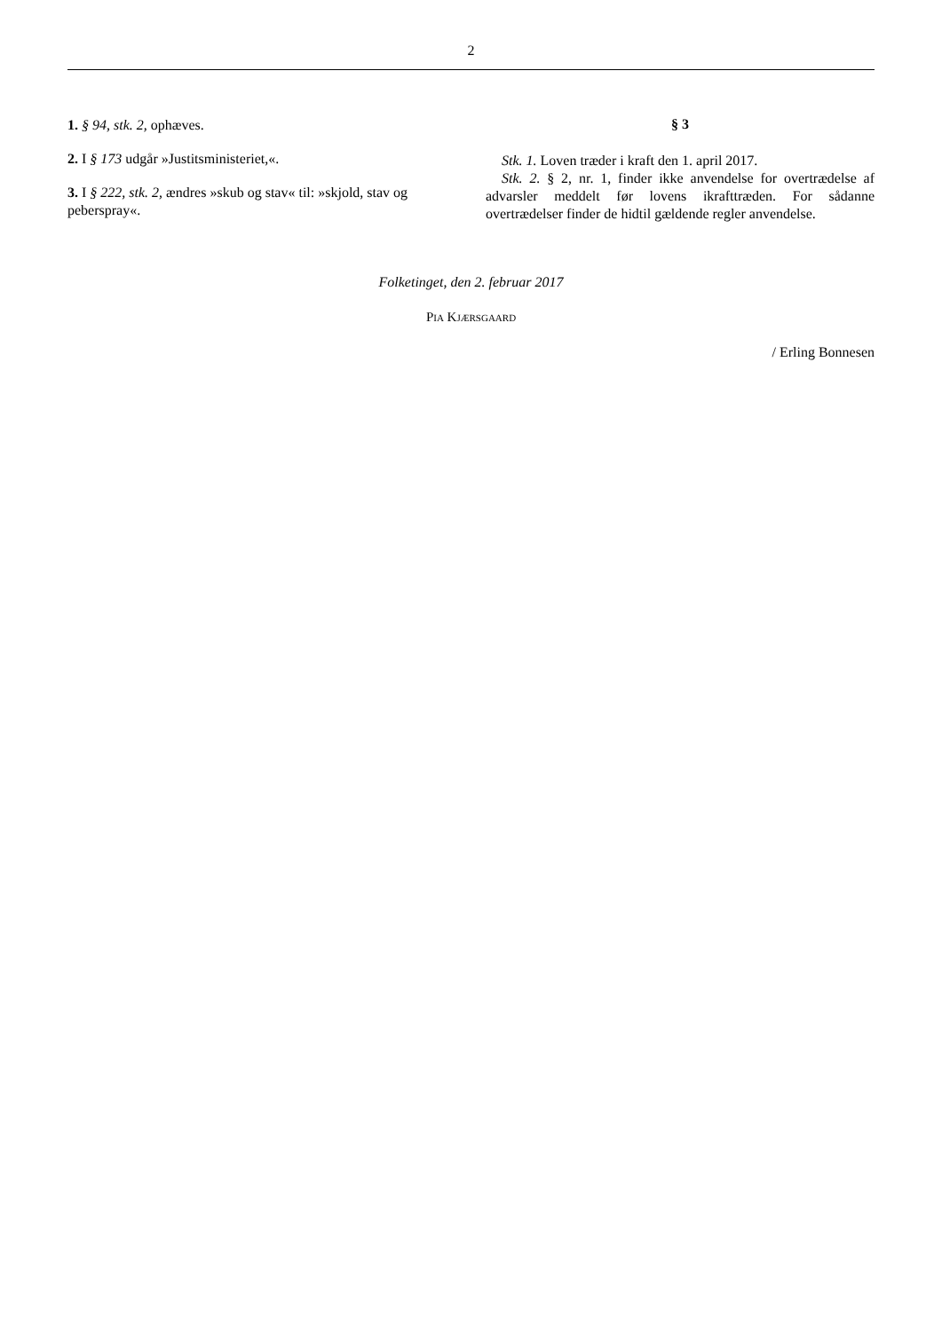2
1. § 94, stk. 2, ophæves.
2. I § 173 udgår »Justitsministeriet,«.
3. I § 222, stk. 2, ændres »skub og stav« til: »skjold, stav og peberspray«.
§ 3
Stk. 1. Loven træder i kraft den 1. april 2017.
Stk. 2. § 2, nr. 1, finder ikke anvendelse for overtrædelse af advarsler meddelt før lovens ikrafttræden. For sådanne overtrædelser finder de hidtil gældende regler anvendelse.
Folketinget, den 2. februar 2017
PIA KJÆRSGAARD
/ Erling Bonnesen